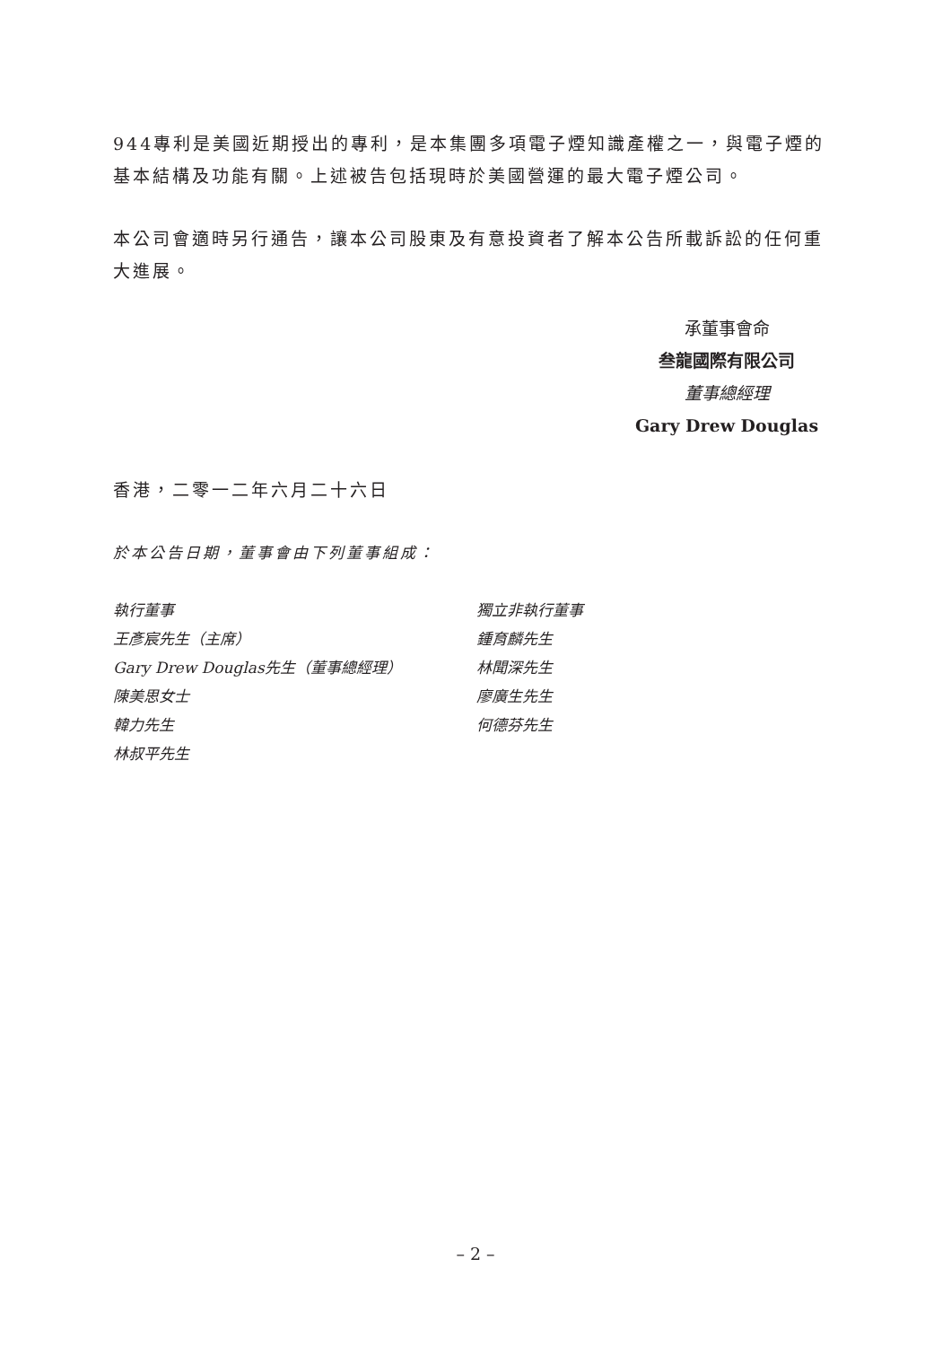944專利是美國近期授出的專利，是本集團多項電子煙知識產權之一，與電子煙的基本結構及功能有關。上述被告包括現時於美國營運的最大電子煙公司。
本公司會適時另行通告，讓本公司股東及有意投資者了解本公告所載訴訟的任何重大進展。
承董事會命
叁龍國際有限公司
董事總經理
Gary Drew Douglas
香港，二零一二年六月二十六日
於本公告日期，董事會由下列董事組成：
執行董事
王彥宸先生（主席）
Gary Drew Douglas先生（董事總經理）
陳美思女士
韓力先生
林叔平先生
獨立非執行董事
鍾育麟先生
林聞深先生
廖廣生先生
何德芬先生
– 2 –